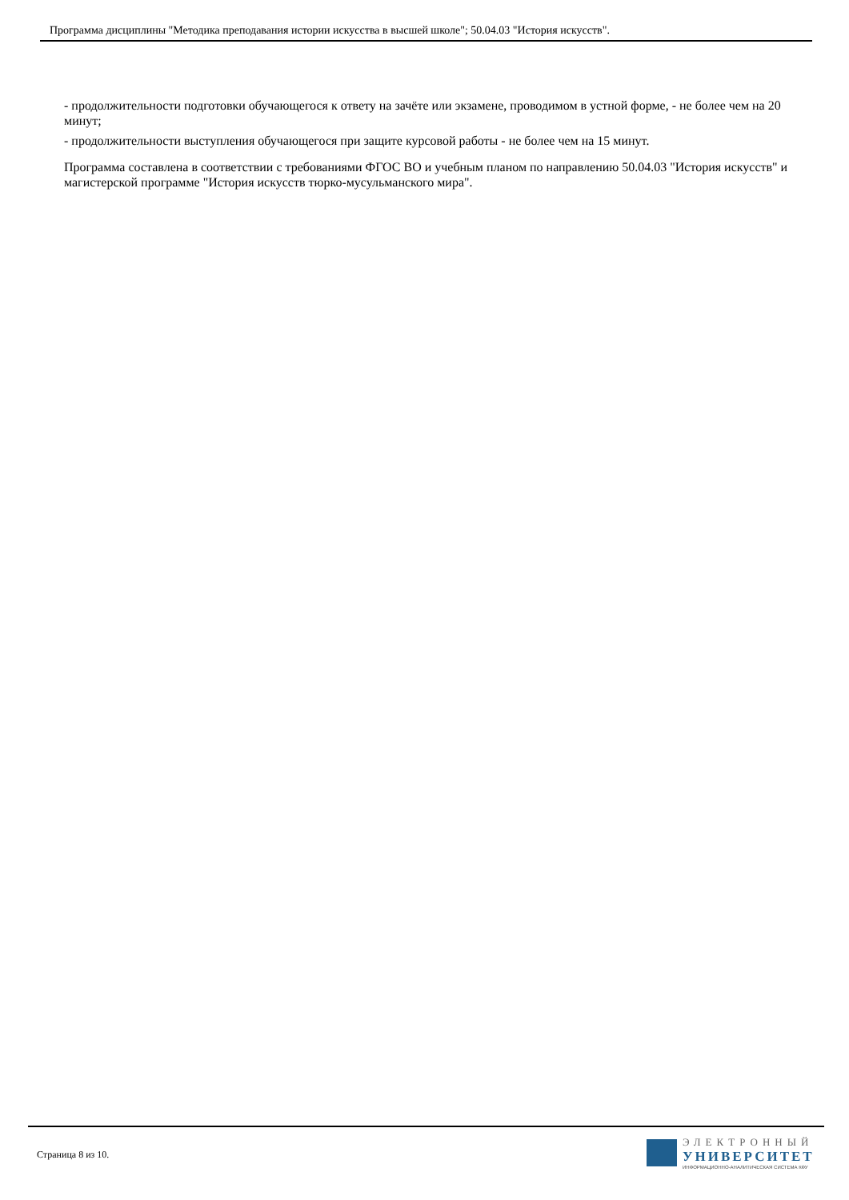Программа дисциплины "Методика преподавания истории искусства в высшей школе"; 50.04.03 "История искусств".
- продолжительности подготовки обучающегося к ответу на зачёте или экзамене, проводимом в устной форме, - не более чем на 20 минут;
- продолжительности выступления обучающегося при защите курсовой работы - не более чем на 15 минут.
Программа составлена в соответствии с требованиями ФГОС ВО и учебным планом по направлению 50.04.03 "История искусств" и магистерской программе "История искусств тюрко-мусульманского мира".
Страница 8 из 10.
ЭЛЕКТРОННЫЙ
УНИВЕРСИТЕТ
ИНФОРМАЦИОННО-АНАЛИТИЧЕСКАЯ СИСТЕМА КФУ